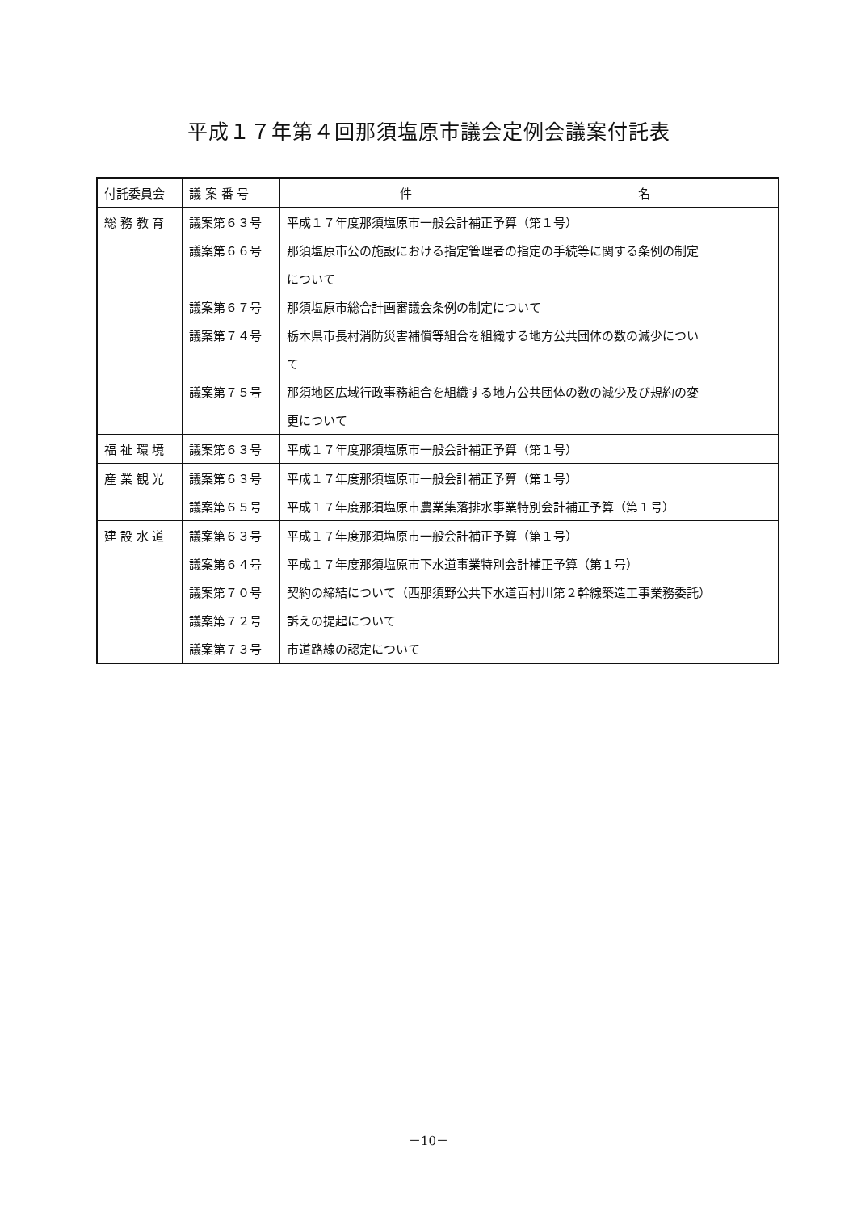平成１７年第４回那須塩原市議会定例会議案付託表
| 付託委員会 | 議 案 番 号 | 件 名 |
| --- | --- | --- |
| 総 務 教 育 | 議案第６３号 | 平成１７年度那須塩原市一般会計補正予算（第１号） |
| | 議案第６６号 | 那須塩原市公の施設における指定管理者の指定の手続等に関する条例の制定 |
| | | について |
| | 議案第６７号 | 那須塩原市総合計画審議会条例の制定について |
| | 議案第７４号 | 栃木県市長村消防災害補償等組合を組織する地方公共団体の数の減少につい |
| | | て |
| | 議案第７５号 | 那須地区広域行政事務組合を組織する地方公共団体の数の減少及び規約の変 |
| | | 更について |
| 福 祉 環 境 | 議案第６３号 | 平成１７年度那須塩原市一般会計補正予算（第１号） |
| 産 業 観 光 | 議案第６３号 | 平成１７年度那須塩原市一般会計補正予算（第１号） |
| | 議案第６５号 | 平成１７年度那須塩原市農業集落排水事業特別会計補正予算（第１号） |
| 建 設 水 道 | 議案第６３号 | 平成１７年度那須塩原市一般会計補正予算（第１号） |
| | 議案第６４号 | 平成１７年度那須塩原市下水道事業特別会計補正予算（第１号） |
| | 議案第７０号 | 契約の締結について（西那須野公共下水道百村川第２幹線築造工事業務委託） |
| | 議案第７２号 | 訴えの提起について |
| | 議案第７３号 | 市道路線の認定について |
－10－